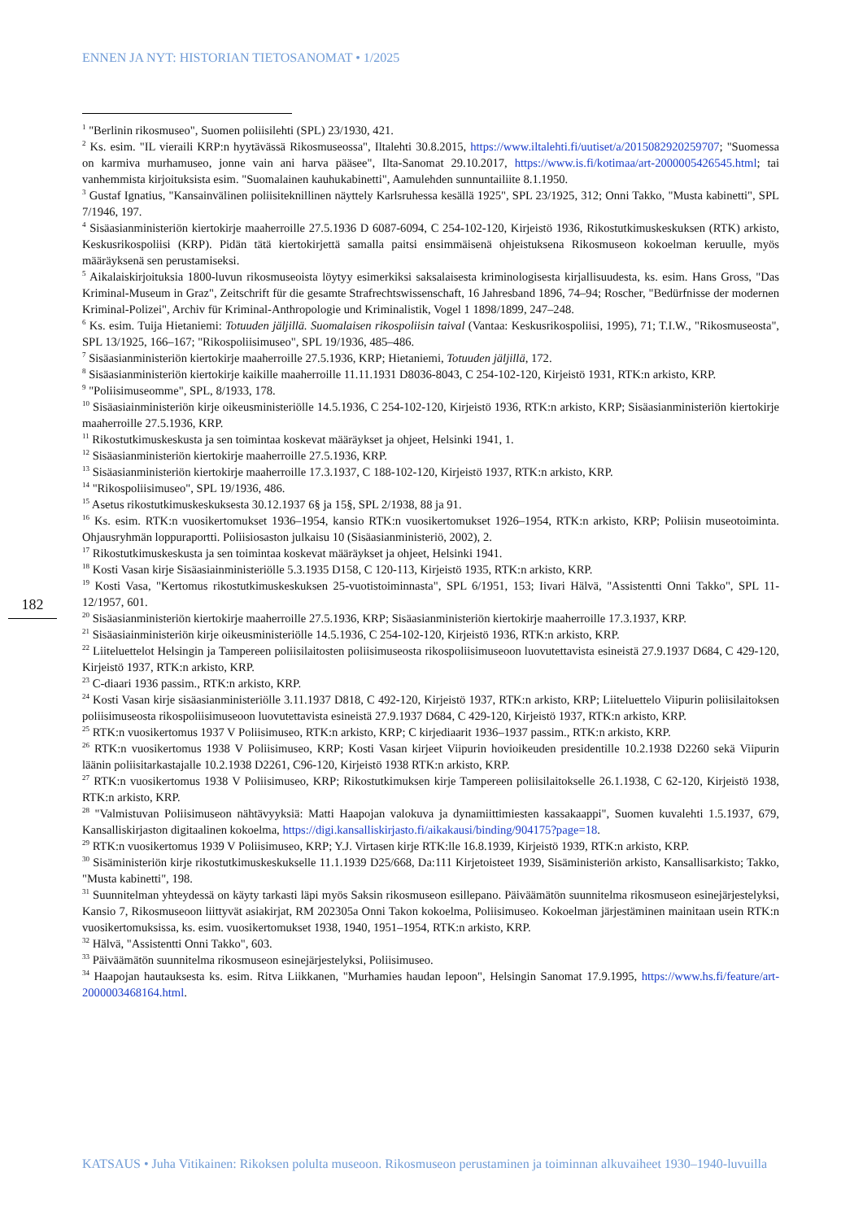ENNEN JA NYT: HISTORIAN TIETOSANOMAT • 1/2025
<sup>1</sup> "Berlinin rikosmuseo", Suomen poliisilehti (SPL) 23/1930, 421.
<sup>2</sup> Ks. esim. "IL vieraili KRP:n hyytävässä Rikosmuseossa", Iltalehti 30.8.2015, https://www.iltalehti.fi/uutiset/a/2015082920259707; "Suomessa on karmiva murhamuseo, jonne vain ani harva pääsee", Ilta-Sanomat 29.10.2017, https://www.is.fi/kotimaa/art-2000005426545.html; tai vanhemmista kirjoituksista esim. "Suomalainen kauhukabinetti", Aamulehden sunnuntailiite 8.1.1950.
<sup>3</sup> Gustaf Ignatius, "Kansainvälinen poliisiteknillinen näyttely Karlsruhessa kesällä 1925", SPL 23/1925, 312; Onni Takko, "Musta kabinetti", SPL 7/1946, 197.
<sup>4</sup> Sisäasianministeriön kiertokirje maaherroille 27.5.1936 D 6087-6094, C 254-102-120, Kirjeistö 1936, Rikostutkimuskeskuksen (RTK) arkisto, Keskusrikospoliisi (KRP). Pidän tätä kiertokirjettä samalla paitsi ensimmäisenä ohjeistuksena Rikosmuseon kokoelman keruulle, myös määräyksenä sen perustamiseksi.
<sup>5</sup> Aikalaiskirjoituksia 1800-luvun rikosmuseoista löytyy esimerkiksi saksalaisesta kriminologisesta kirjallisuudesta, ks. esim. Hans Gross, "Das Kriminal-Museum in Graz", Zeitschrift für die gesamte Strafrechtswissenschaft, 16 Jahresband 1896, 74–94; Roscher, "Bedürfnisse der modernen Kriminal-Polizei", Archiv für Kriminal-Anthropologie und Kriminalistik, Vogel 1 1898/1899, 247–248.
<sup>6</sup> Ks. esim. Tuija Hietaniemi: Totuuden jäljillä. Suomalaisen rikospoliisin taival (Vantaa: Keskusrikospoliisi, 1995), 71; T.I.W., "Rikosmuseosta", SPL 13/1925, 166–167; "Rikospoliisimuseo", SPL 19/1936, 485–486.
<sup>7</sup> Sisäasianministeriön kiertokirje maaherroille 27.5.1936, KRP; Hietaniemi, Totuuden jäljillä, 172.
<sup>8</sup> Sisäasianministeriön kiertokirje kaikille maaherroille 11.11.1931 D8036-8043, C 254-102-120, Kirjeistö 1931, RTK:n arkisto, KRP.
<sup>9</sup> "Poliisimuseomme", SPL, 8/1933, 178.
<sup>10</sup> Sisäasiainministeriön kirje oikeusministeriölle 14.5.1936, C 254-102-120, Kirjeistö 1936, RTK:n arkisto, KRP; Sisäasianministeriön kiertokirje maaherroille 27.5.1936, KRP.
<sup>11</sup> Rikostutkimuskeskusta ja sen toimintaa koskevat määräykset ja ohjeet, Helsinki 1941, 1.
<sup>12</sup> Sisäasianministeriön kiertokirje maaherroille 27.5.1936, KRP.
<sup>13</sup> Sisäasianministeriön kiertokirje maaherroille 17.3.1937, C 188-102-120, Kirjeistö 1937, RTK:n arkisto, KRP.
<sup>14</sup> "Rikospoliisimuseo", SPL 19/1936, 486.
<sup>15</sup> Asetus rikostutkimuskeskuksesta 30.12.1937 6§ ja 15§, SPL 2/1938, 88 ja 91.
<sup>16</sup> Ks. esim. RTK:n vuosikertomukset 1936–1954, kansio RTK:n vuosikertomukset 1926–1954, RTK:n arkisto, KRP; Poliisin museotoiminta. Ohjausryhmän loppuraportti. Poliisiosaston julkaisu 10 (Sisäasianministeriö, 2002), 2.
<sup>17</sup> Rikostutkimuskeskusta ja sen toimintaa koskevat määräykset ja ohjeet, Helsinki 1941.
<sup>18</sup> Kosti Vasan kirje Sisäasiainministeriölle 5.3.1935 D158, C 120-113, Kirjeistö 1935, RTK:n arkisto, KRP.
<sup>19</sup> Kosti Vasa, "Kertomus rikostutkimuskeskuksen 25-vuotistoiminnasta", SPL 6/1951, 153; Iivari Hälvä, "Assistentti Onni Takko", SPL 11-12/1957, 601.
<sup>20</sup> Sisäasianministeriön kiertokirje maaherroille 27.5.1936, KRP; Sisäasianministeriön kiertokirje maaherroille 17.3.1937, KRP.
<sup>21</sup> Sisäasiainministeriön kirje oikeusministeriölle 14.5.1936, C 254-102-120, Kirjeistö 1936, RTK:n arkisto, KRP.
<sup>22</sup> Liiteluettelot Helsingin ja Tampereen poliisilaitosten poliisimuseosta rikospoliisimuseoon luovutettavista esineistä 27.9.1937 D684, C 429-120, Kirjeistö 1937, RTK:n arkisto, KRP.
<sup>23</sup> C-diaari 1936 passim., RTK:n arkisto, KRP.
<sup>24</sup> Kosti Vasan kirje sisäasianministeriölle 3.11.1937 D818, C 492-120, Kirjeistö 1937, RTK:n arkisto, KRP; Liiteluettelo Viipurin poliisilaitoksen poliisimuseosta rikospoliisimuseoon luovutettavista esineistä 27.9.1937 D684, C 429-120, Kirjeistö 1937, RTK:n arkisto, KRP.
<sup>25</sup> RTK:n vuosikertomus 1937 V Poliisimuseo, RTK:n arkisto, KRP; C kirjediaarit 1936–1937 passim., RTK:n arkisto, KRP.
<sup>26</sup> RTK:n vuosikertomus 1938 V Poliisimuseo, KRP; Kosti Vasan kirjeet Viipurin hovioikeuden presidentille 10.2.1938 D2260 sekä Viipurin läänin poliisitarkastajalle 10.2.1938 D2261, C96-120, Kirjeistö 1938 RTK:n arkisto, KRP.
<sup>27</sup> RTK:n vuosikertomus 1938 V Poliisimuseo, KRP; Rikostutkimuksen kirje Tampereen poliisilaitokselle 26.1.1938, C 62-120, Kirjeistö 1938, RTK:n arkisto, KRP.
<sup>28</sup> "Valmistuvan Poliisimuseon nähtävyyksiä: Matti Haapojan valokuva ja dynamiittimiesten kassakaappi", Suomen kuvalehti 1.5.1937, 679, Kansalliskirjaston digitaalinen kokoelma, https://digi.kansalliskirjasto.fi/aikakausi/binding/904175?page=18.
<sup>29</sup> RTK:n vuosikertomus 1939 V Poliisimuseo, KRP; Y.J. Virtasen kirje RTK:lle 16.8.1939, Kirjeistö 1939, RTK:n arkisto, KRP.
<sup>30</sup> Sisäministeriön kirje rikostutkimuskeskukselle 11.1.1939 D25/668, Da:111 Kirjetoisteet 1939, Sisäministeriön arkisto, Kansallisarkisto; Takko, "Musta kabinetti", 198.
<sup>31</sup> Suunnitelman yhteydessä on käyty tarkasti läpi myös Saksin rikosmuseon esillepano. Päiväämätön suunnitelma rikosmuseon esinejärjestelyksi, Kansio 7, Rikosmuseoon liittyvät asiakirjat, RM 202305a Onni Takon kokoelma, Poliisimuseo. Kokoelman järjestäminen mainitaan usein RTK:n vuosikertomuksissa, ks. esim. vuosikertomukset 1938, 1940, 1951–1954, RTK:n arkisto, KRP.
<sup>32</sup> Hälvä, "Assistentti Onni Takko", 603.
<sup>33</sup> Päiväämätön suunnitelma rikosmuseon esinejärjestelyksi, Poliisimuseo.
<sup>34</sup> Haapojan hautauksesta ks. esim. Ritva Liikkanen, "Murhamies haudan lepoon", Helsingin Sanomat 17.9.1995, https://www.hs.fi/feature/art-2000003468164.html.
182
KATSAUS • Juha Vitikainen: Rikoksen polulta museoon. Rikosmuseon perustaminen ja toiminnan alkuvaiheet 1930–1940-luvuilla